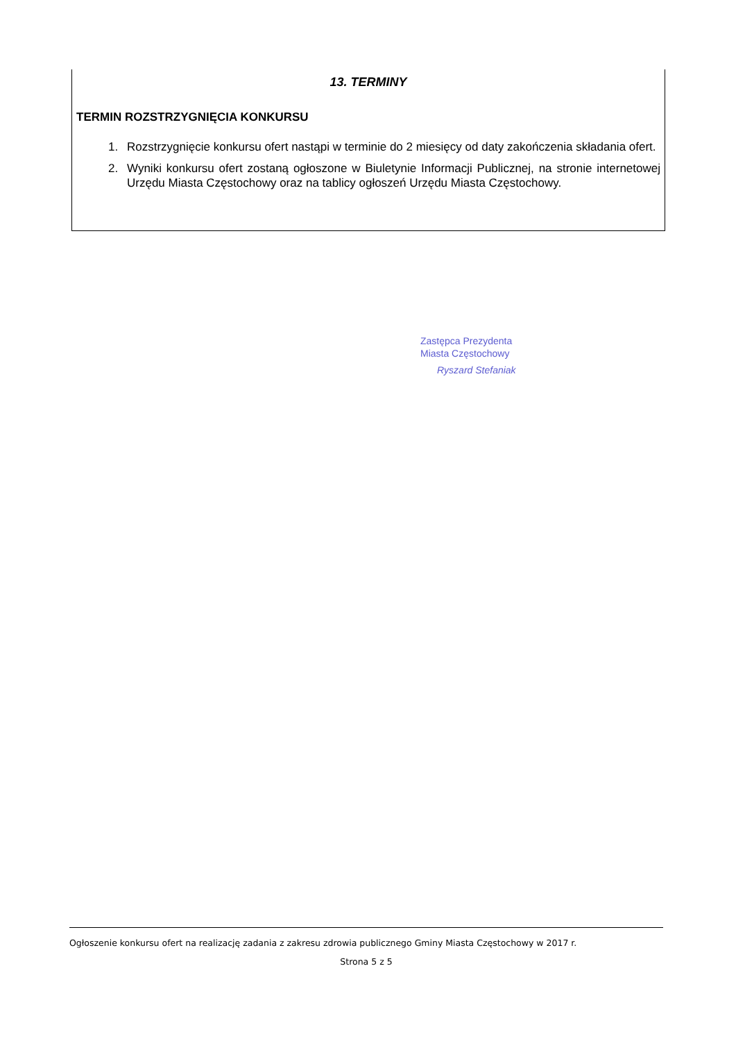13. TERMINY
TERMIN ROZSTRZYGNIĘCIA KONKURSU
1. Rozstrzygnięcie konkursu ofert nastąpi w terminie do 2 miesięcy od daty zakończenia składania ofert.
2. Wyniki konkursu ofert zostaną ogłoszone w Biuletynie Informacji Publicznej, na stronie internetowej Urzędu Miasta Częstochowy oraz na tablicy ogłoszeń Urzędu Miasta Częstochowy.
Zastępca Prezydenta
Miasta Częstochowy
Ryszard Stefaniak
Ogłoszenie konkursu ofert na realizację zadania z zakresu zdrowia publicznego Gminy Miasta Częstochowy w 2017 r.
Strona 5 z 5